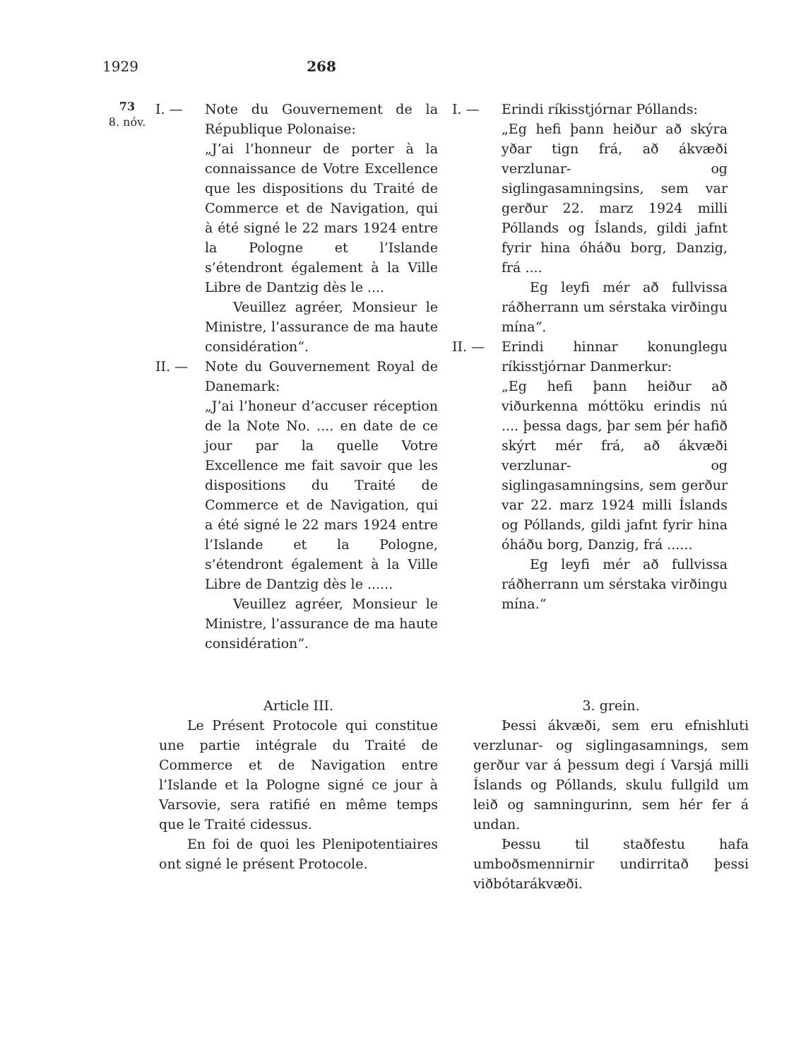1929 268
73
8. nóv.
I. — Note du Gouvernement de la République Polonaise:
„J’ai l’honneur de porter à la connaissance de Votre Excellence que les dispositions du Traité de Commerce et de Navigation, qui à été signé le 22 mars 1924 entre la Pologne et l’Islande s’étendront également à la Ville Libre de Dantzig dès le ....
Veuillez agréer, Monsieur le Ministre, l’assurance de ma haute considération“.
II. — Note du Gouvernement Royal de Danemark:
„J’ai l’honeur d’accuser réception de la Note No. .... en date de ce jour par la quelle Votre Excellence me fait savoir que les dispositions du Traité de Commerce et de Navigation, qui a été signé le 22 mars 1924 entre l’Islande et la Pologne, s’étendront également à la Ville Libre de Dantzig dès le ......
Veuillez agréer, Monsieur le Ministre, l’assurance de ma haute considération“.
I. — Erindi ríkisstjórnar Póllands:
„Eg hefi þann heiður að skýra yðar tign frá, að ákvæði verzlunar- og siglingasamningsins, sem var gerður 22. marz 1924 milli Póllands og Íslands, gildi jafnt fyrir hina óháðu borg, Danzig, frá ....
Eg leyfi mér að fullvissa ráðherrann um sérstaka virðingu mína“.
II. — Erindi hinnar konunglegu ríkisstjórnar Danmerkur:
„Eg hefi þann heiður að viðurkenna móttöku erindis nú .... þessa dags, þar sem þér hafið skýrt mér frá, að ákvæði verzlunar- og siglingasamningsins, sem gerður var 22. marz 1924 milli Íslands og Póllands, gildi jafnt fyrir hina óháðu borg, Danzig, frá ......
Eg leyfi mér að fullvissa ráðherrann um sérstaka virðingu mína.“
Article III.
Le Présent Protocole qui constitue une partie intégrale du Traité de Commerce et de Navigation entre l’Islande et la Pologne signé ce jour à Varsovie, sera ratifié en même temps que le Traité cidessus.
En foi de quoi les Plenipotentiaires ont signé le présent Protocole.
3. grein.
Þessi ákvæði, sem eru efnishluti verzlunar- og siglingasamnings, sem gerður var á þessum degi í Varsjá milli Íslands og Póllands, skulu fullgild um leið og samningurinn, sem hér fer á undan.
Þessu til staðfestu hafa umboðsmennirnir undirritað þessi viðbótarákvæði.